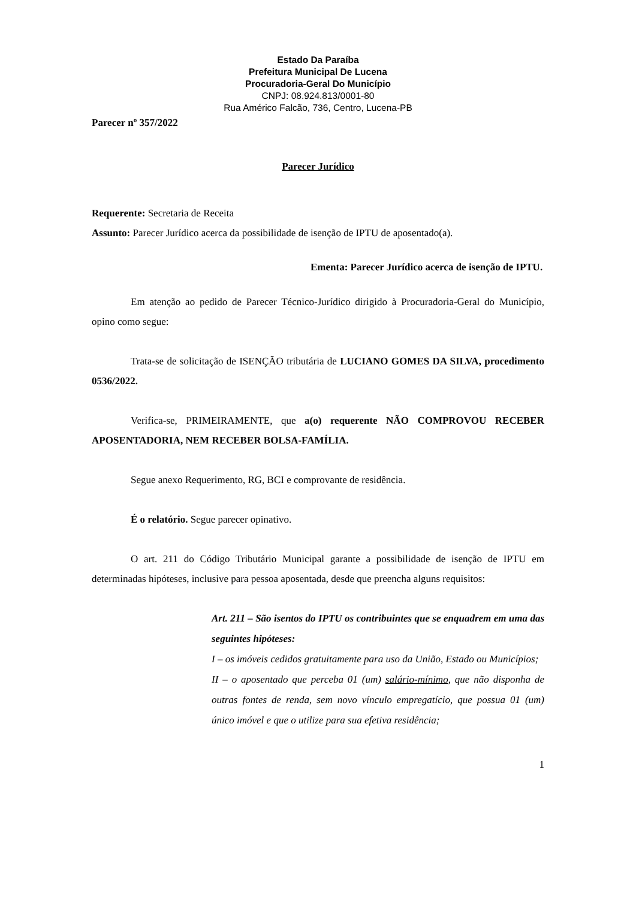Estado Da Paraíba
Prefeitura Municipal De Lucena
Procuradoria-Geral Do Município
CNPJ: 08.924.813/0001-80
Rua Américo Falcão, 736, Centro, Lucena-PB
Parecer nº 357/2022
Parecer Jurídico
Requerente: Secretaria de Receita
Assunto: Parecer Jurídico acerca da possibilidade de isenção de IPTU de aposentado(a).
Ementa: Parecer Jurídico acerca de isenção de IPTU.
Em atenção ao pedido de Parecer Técnico-Jurídico dirigido à Procuradoria-Geral do Município, opino como segue:
Trata-se de solicitação de ISENÇÃO tributária de LUCIANO GOMES DA SILVA, procedimento 0536/2022.
Verifica-se, PRIMEIRAMENTE, que a(o) requerente NÃO COMPROVOU RECEBER APOSENTADORIA, NEM RECEBER BOLSA-FAMÍLIA.
Segue anexo Requerimento, RG, BCI e comprovante de residência.
É o relatório. Segue parecer opinativo.
O art. 211 do Código Tributário Municipal garante a possibilidade de isenção de IPTU em determinadas hipóteses, inclusive para pessoa aposentada, desde que preencha alguns requisitos:
Art. 211 – São isentos do IPTU os contribuintes que se enquadrem em uma das seguintes hipóteses:
I – os imóveis cedidos gratuitamente para uso da União, Estado ou Municípios;
II – o aposentado que perceba 01 (um) salário-mínimo, que não disponha de outras fontes de renda, sem novo vínculo empregatício, que possua 01 (um) único imóvel e que o utilize para sua efetiva residência;
1